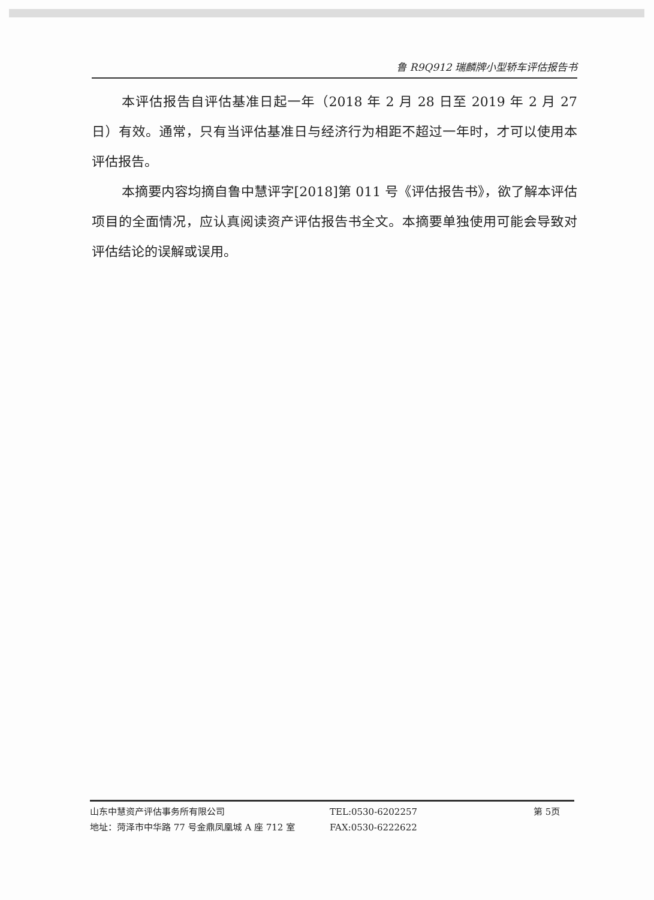鲁 R9Q912 瑞麟牌小型轿车评估报告书
本评估报告自评估基准日起一年（2018 年 2 月 28 日至 2019 年 2 月 27 日）有效。通常，只有当评估基准日与经济行为相距不超过一年时，才可以使用本评估报告。
本摘要内容均摘自鲁中慧评字[2018]第 011 号《评估报告书》，欲了解本评估项目的全面情况，应认真阅读资产评估报告书全文。本摘要单独使用可能会导致对评估结论的误解或误用。
山东中慧资产评估事务所有限公司 TEL:0530-6202257 第 5页
地址：菏泽市中华路 77 号金鼎凤凰城 A 座 712 室 FAX:0530-6222622